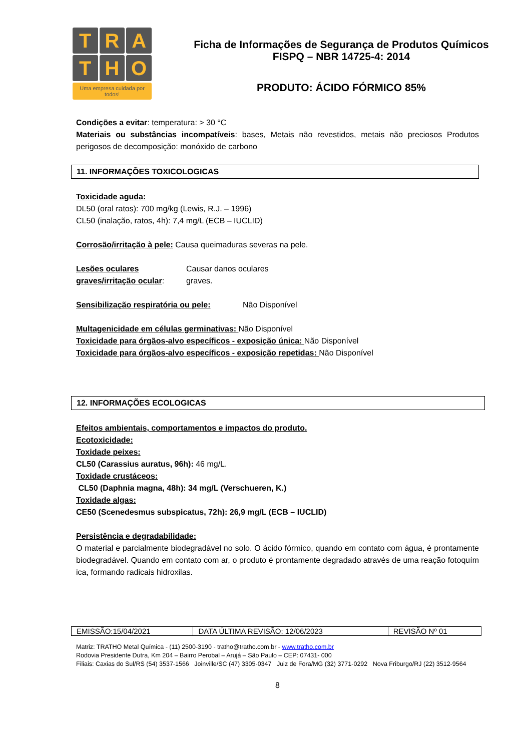T R A
T H O
Uma empresa cuidada por todos!
Ficha de Informações de Segurança de Produtos Químicos
FISPQ – NBR 14725-4: 2014
PRODUTO: ÁCIDO FÓRMICO 85%
Condições a evitar: temperatura: > 30 °C
Materiais ou substâncias incompatíveis: bases, Metais não revestidos, metais não preciosos Produtos perigosos de decomposição: monóxido de carbono
11. INFORMAÇÕES TOXICOLOGICAS
Toxicidade aguda:
DL50 (oral ratos): 700 mg/kg (Lewis, R.J. – 1996)
CL50 (inalação, ratos, 4h): 7,4 mg/L (ECB – IUCLID)
Corrosão/irritação à pele: Causa queimaduras severas na pele.
Lesões oculares graves/irritação ocular:
Causar danos oculares
graves.
Sensibilização respiratória ou pele: Não Disponível
Multagenicidade em células germinativas: Não Disponível
Toxicidade para órgãos-alvo específicos - exposição única: Não Disponível
Toxicidade para órgãos-alvo específicos - exposição repetidas: Não Disponível
12. INFORMAÇÕES ECOLOGICAS
Efeitos ambientais, comportamentos e impactos do produto.
Ecotoxicidade:
Toxidade peixes:
CL50 (Carassius auratus, 96h): 46 mg/L.
Toxidade crustáceos:
CL50 (Daphnia magna, 48h): 34 mg/L (Verschueren, K.)
Toxidade algas:
CE50 (Scenedesmus subspicatus, 72h): 26,9 mg/L (ECB – IUCLID)
Persistência e degradabilidade:
O material e parcialmente biodegradável no solo. O ácido fórmico, quando em contato com água, é prontamente biodegradável. Quando em contato com ar, o produto é prontamente degradado através de uma reação fotoquímica, formando radicais hidroxilas.
| EMISSÃO:15/04/2021 | DATA ÚLTIMA REVISÃO: 12/06/2023 | REVISÃO Nº 01 |
Matriz: TRATHO Metal Química - (11) 2500-3190 - tratho@tratho.com.br - www.tratho.com.br
Rodovia Presidente Dutra, Km 204 – Bairro Perobal – Arujá – São Paulo – CEP: 07431- 000
Filiais: Caxias do Sul/RS (54) 3537-1566 Joinville/SC (47) 3305-0347 Juiz de Fora/MG (32) 3771-0292 Nova Friburgo/RJ (22) 3512-9564
8